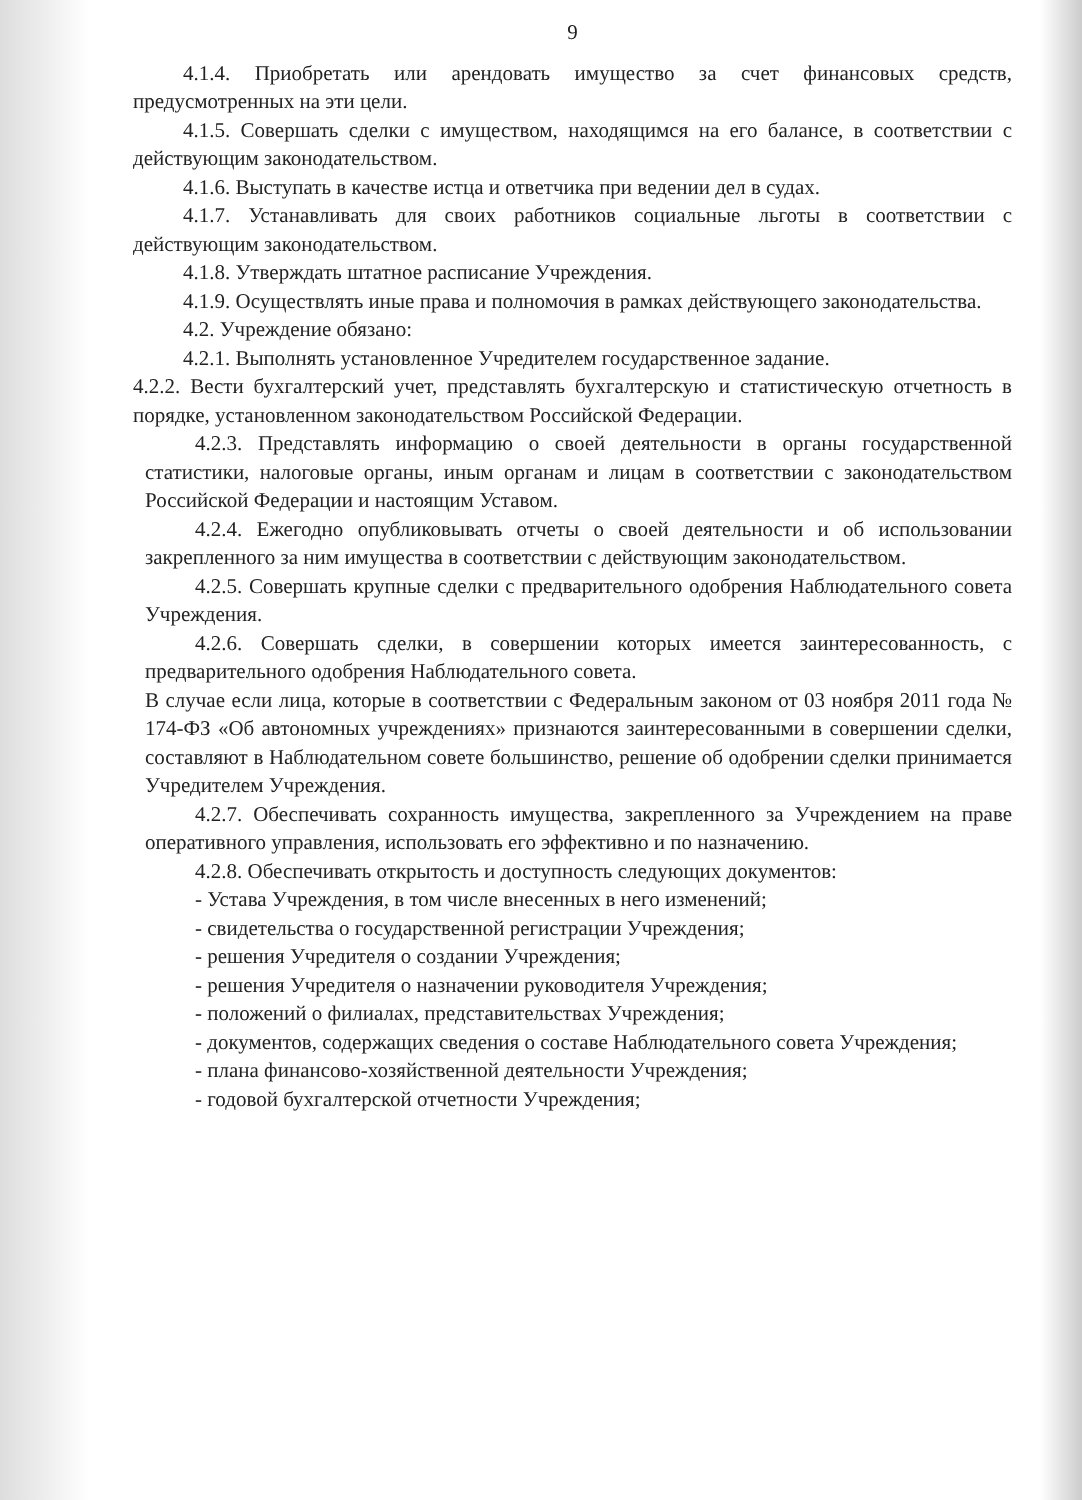9
4.1.4. Приобретать или арендовать имущество за счет финансовых средств, предусмотренных на эти цели.
4.1.5. Совершать сделки с имуществом, находящимся на его балансе, в соответствии с действующим законодательством.
4.1.6. Выступать в качестве истца и ответчика при ведении дел в судах.
4.1.7. Устанавливать для своих работников социальные льготы в соответствии с действующим законодательством.
4.1.8. Утверждать штатное расписание Учреждения.
4.1.9. Осуществлять иные права и полномочия в рамках действующего законодательства.
4.2. Учреждение обязано:
4.2.1. Выполнять установленное Учредителем государственное задание.
4.2.2. Вести бухгалтерский учет, представлять бухгалтерскую и статистическую отчетность в порядке, установленном законодательством Российской Федерации.
4.2.3. Представлять информацию о своей деятельности в органы государственной статистики, налоговые органы, иным органам и лицам в соответствии с законодательством Российской Федерации и настоящим Уставом.
4.2.4. Ежегодно опубликовывать отчеты о своей деятельности и об использовании закрепленного за ним имущества в соответствии с действующим законодательством.
4.2.5. Совершать крупные сделки с предварительного одобрения Наблюдательного совета Учреждения.
4.2.6. Совершать сделки, в совершении которых имеется заинтересованность, с предварительного одобрения Наблюдательного совета.
В случае если лица, которые в соответствии с Федеральным законом от 03 ноября 2011 года № 174-ФЗ «Об автономных учреждениях» признаются заинтересованными в совершении сделки, составляют в Наблюдательном совете большинство, решение об одобрении сделки принимается Учредителем Учреждения.
4.2.7. Обеспечивать сохранность имущества, закрепленного за Учреждением на праве оперативного управления, использовать его эффективно и по назначению.
4.2.8. Обеспечивать открытость и доступность следующих документов:
- Устава Учреждения, в том числе внесенных в него изменений;
- свидетельства о государственной регистрации Учреждения;
- решения Учредителя о создании Учреждения;
- решения Учредителя о назначении руководителя Учреждения;
- положений о филиалах, представительствах Учреждения;
- документов, содержащих сведения о составе Наблюдательного совета Учреждения;
- плана финансово-хозяйственной деятельности Учреждения;
- годовой бухгалтерской отчетности Учреждения;